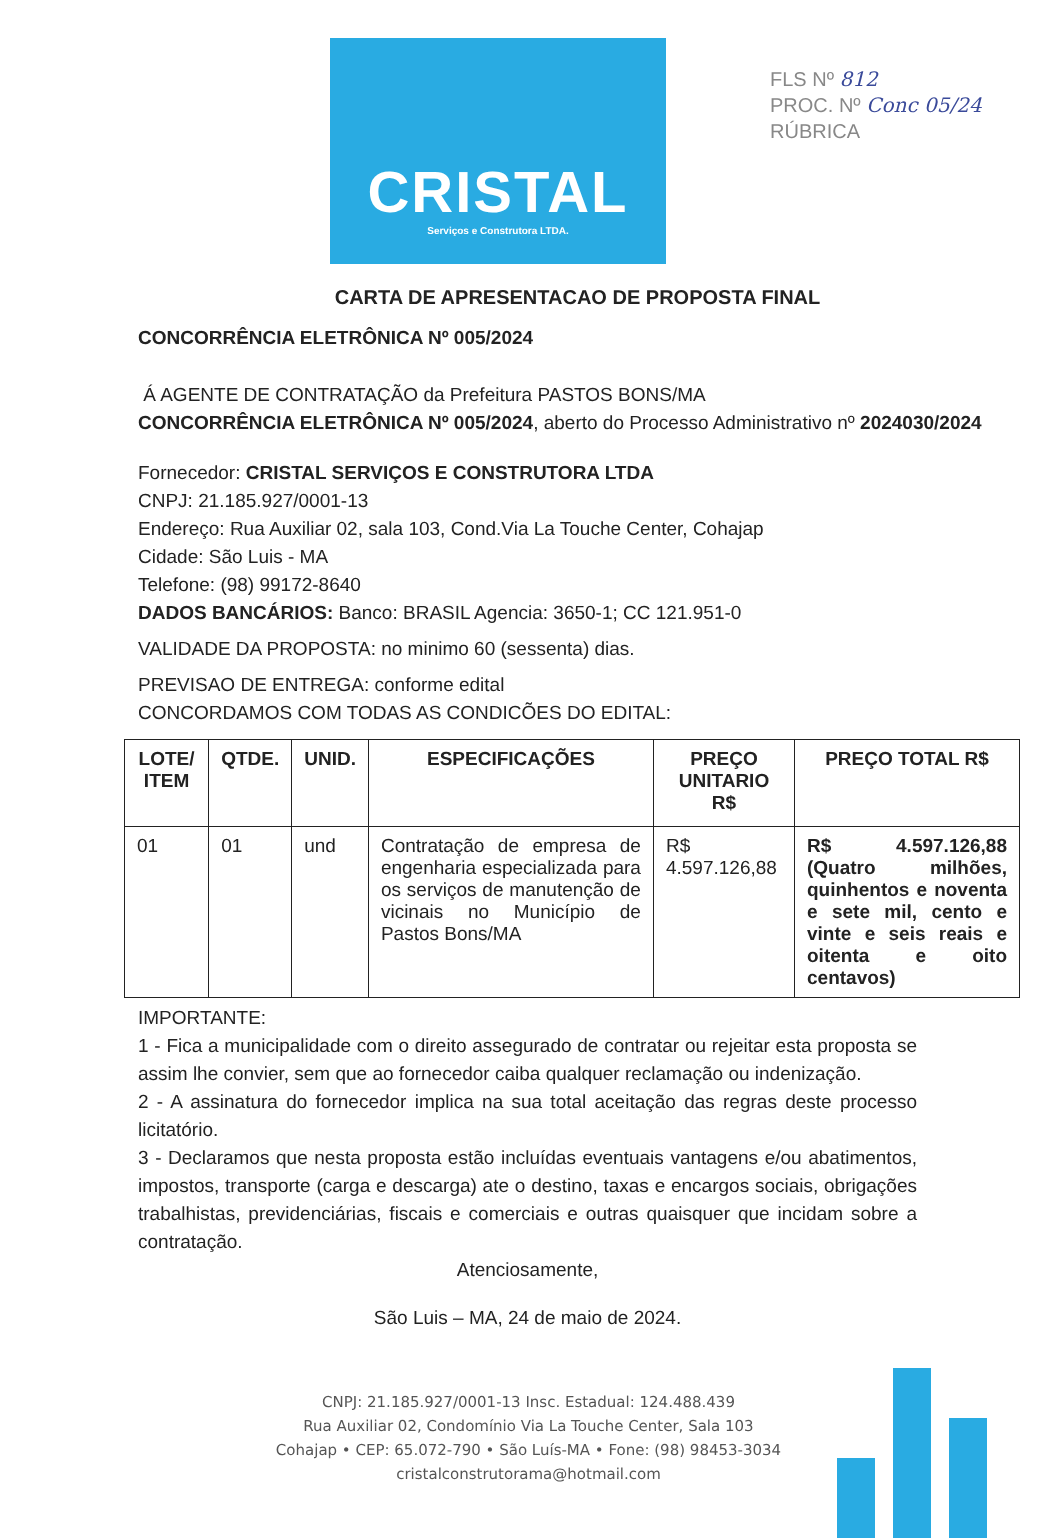FLS Nº 812
PROC. Nº Conc 05/24
RÚBRICA
CRISTAL
Serviços e Construtora LTDA.
CARTA DE APRESENTACAO DE PROPOSTA FINAL
CONCORRÊNCIA ELETRÔNICA Nº 005/2024
Á AGENTE DE CONTRATAÇÃO da Prefeitura PASTOS BONS/MA
CONCORRÊNCIA ELETRÔNICA Nº 005/2024, aberto do Processo Administrativo nº 2024030/2024
Fornecedor: CRISTAL SERVIÇOS E CONSTRUTORA LTDA
CNPJ: 21.185.927/0001-13
Endereço: Rua Auxiliar 02, sala 103, Cond.Via La Touche Center, Cohajap
Cidade: São Luis - MA
Telefone: (98) 99172-8640
DADOS BANCÁRIOS: Banco: BRASIL Agencia: 3650-1; CC 121.951-0
VALIDADE DA PROPOSTA: no minimo 60 (sessenta) dias.
PREVISAO DE ENTREGA: conforme edital
CONCORDAMOS COM TODAS AS CONDICÕES DO EDITAL:
| LOTE/ ITEM | QTDE. | UNID. | ESPECIFICAÇÕES | PREÇO UNITARIO R$ | PREÇO TOTAL R$ |
| --- | --- | --- | --- | --- | --- |
| 01 | 01 | und | Contratação de empresa de engenharia especializada para os serviços de manutenção de vicinais no Município de Pastos Bons/MA | R$ 4.597.126,88 | R$ 4.597.126,88 (Quatro milhões, quinhentos e noventa e sete mil, cento e vinte e seis reais e oitenta e oito centavos) |
IMPORTANTE:
1 - Fica a municipalidade com o direito assegurado de contratar ou rejeitar esta proposta se assim lhe convier, sem que ao fornecedor caiba qualquer reclamação ou indenização.
2 - A assinatura do fornecedor implica na sua total aceitação das regras deste processo licitatório.
3 - Declaramos que nesta proposta estão incluídas eventuais vantagens e/ou abatimentos, impostos, transporte (carga e descarga) ate o destino, taxas e encargos sociais, obrigações trabalhistas, previdenciárias, fiscais e comerciais e outras quaisquer que incidam sobre a contratação.
Atenciosamente,
São Luis – MA, 24 de maio de 2024.
CNPJ: 21.185.927/0001-13 Insc. Estadual: 124.488.439
Rua Auxiliar 02, Condomínio Via La Touche Center, Sala 103
Cohajap • CEP: 65.072-790 • São Luís-MA • Fone: (98) 98453-3034
cristalconstrutorama@hotmail.com